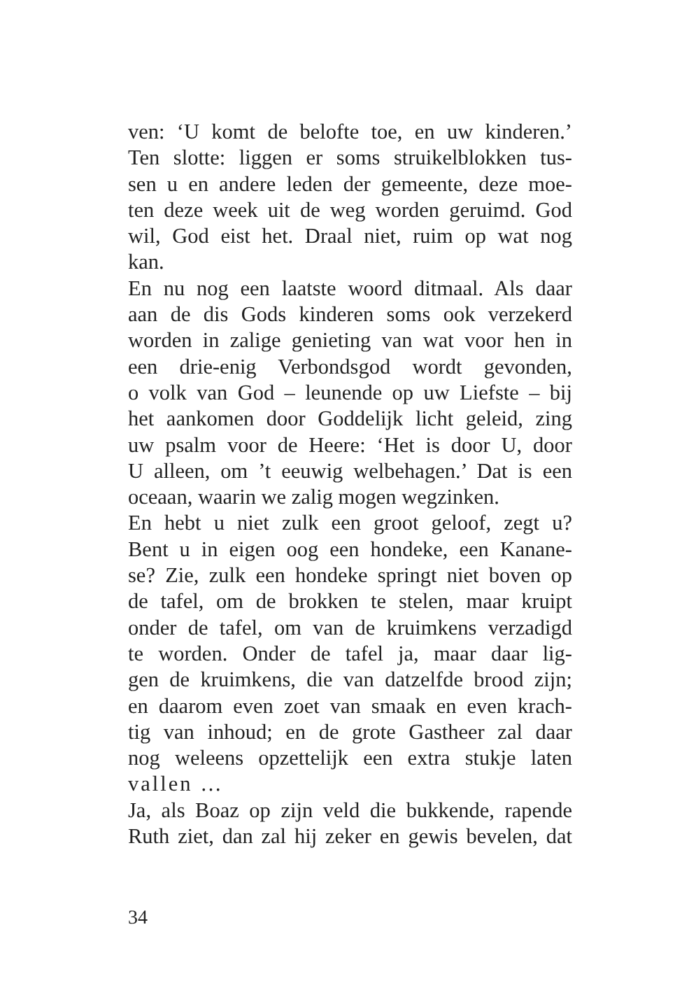ven: ‘U komt de belofte toe, en uw kinderen.’
Ten slotte: liggen er soms struikelblokken tus-
sen u en andere leden der gemeente, deze moe-
ten deze week uit de weg worden geruimd. God
wil, God eist het. Draal niet, ruim op wat nog
kan.
En nu nog een laatste woord ditmaal. Als daar
aan de dis Gods kinderen soms ook verzekerd
worden in zalige genieting van wat voor hen in
een drie-enig Verbondsgod wordt gevonden,
o volk van God – leunende op uw Liefste – bij
het aankomen door Goddelijk licht geleid, zing
uw psalm voor de Heere: ‘Het is door U, door
U alleen, om ’t eeuwig welbehagen.’ Dat is een
oceaan, waarin we zalig mogen wegzinken.
En hebt u niet zulk een groot geloof, zegt u?
Bent u in eigen oog een hondeke, een Kanane-
se? Zie, zulk een hondeke springt niet boven op
de tafel, om de brokken te stelen, maar kruipt
onder de tafel, om van de kruimkens verzadigd
te worden. Onder de tafel ja, maar daar lig-
gen de kruimkens, die van datzelfde brood zijn;
en daarom even zoet van smaak en even krach-
tig van inhoud; en de grote Gastheer zal daar
nog weleens opzettelijk een extra stukje laten
vallen …
Ja, als Boaz op zijn veld die bukkende, rapende
Ruth ziet, dan zal hij zeker en gewis bevelen, dat
34